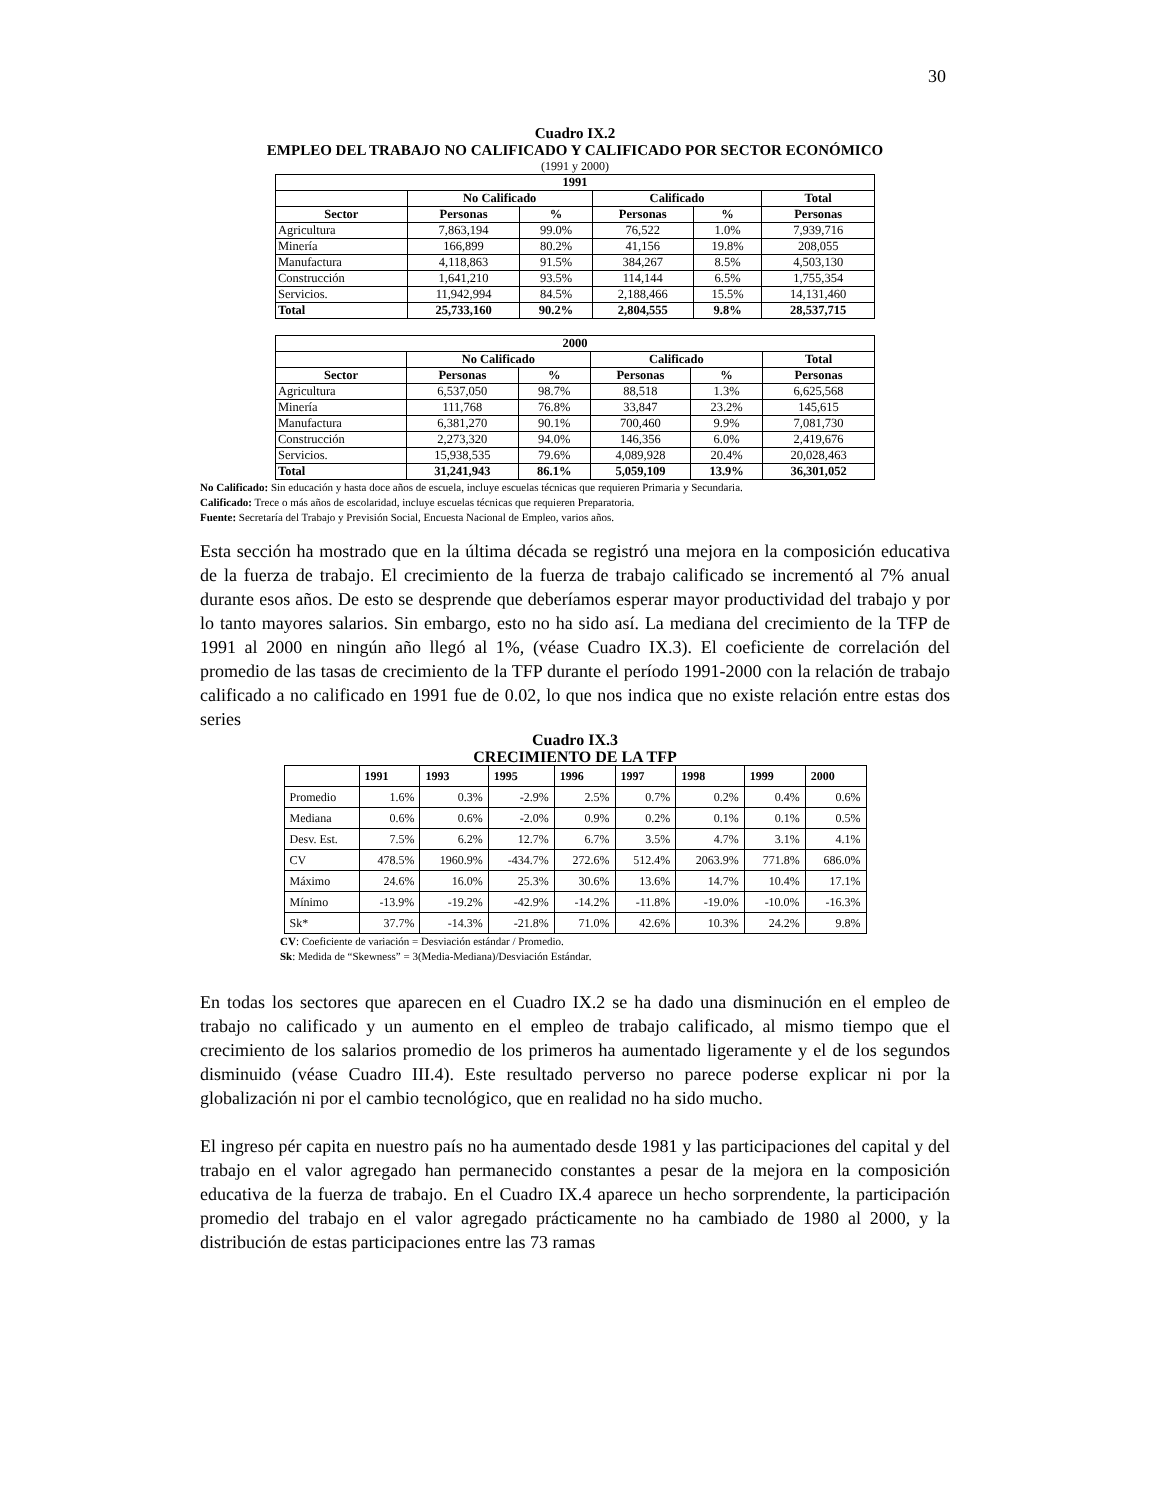30
Cuadro IX.2
EMPLEO DEL TRABAJO NO CALIFICADO Y CALIFICADO POR SECTOR ECONÓMICO
(1991 y 2000)
| 1991 | | | | | |
| --- | --- | --- | --- | --- | --- |
| | No Calificado | | Calificado | | Total |
| Sector | Personas | % | Personas | % | Personas |
| Agricultura | 7,863,194 | 99.0% | 76,522 | 1.0% | 7,939,716 |
| Minería | 166,899 | 80.2% | 41,156 | 19.8% | 208,055 |
| Manufactura | 4,118,863 | 91.5% | 384,267 | 8.5% | 4,503,130 |
| Construcción | 1,641,210 | 93.5% | 114,144 | 6.5% | 1,755,354 |
| Servicios. | 11,942,994 | 84.5% | 2,188,466 | 15.5% | 14,131,460 |
| Total | 25,733,160 | 90.2% | 2,804,555 | 9.8% | 28,537,715 |
| 2000 | | | | | |
| --- | --- | --- | --- | --- | --- |
| | No Calificado | | Calificado | | Total |
| Sector | Personas | % | Personas | % | Personas |
| Agricultura | 6,537,050 | 98.7% | 88,518 | 1.3% | 6,625,568 |
| Minería | 111,768 | 76.8% | 33,847 | 23.2% | 145,615 |
| Manufactura | 6,381,270 | 90.1% | 700,460 | 9.9% | 7,081,730 |
| Construcción | 2,273,320 | 94.0% | 146,356 | 6.0% | 2,419,676 |
| Servicios. | 15,938,535 | 79.6% | 4,089,928 | 20.4% | 20,028,463 |
| Total | 31,241,943 | 86.1% | 5,059,109 | 13.9% | 36,301,052 |
No Calificado: Sin educación y hasta doce años de escuela, incluye escuelas técnicas que requieren Primaria y Secundaria.
Calificado: Trece o más años de escolaridad, incluye escuelas técnicas que requieren Preparatoria.
Fuente: Secretaría del Trabajo y Previsión Social, Encuesta Nacional de Empleo, varios años.
Esta sección ha mostrado que en la última década se registró una mejora en la composición educativa de la fuerza de trabajo. El crecimiento de la fuerza de trabajo calificado se incrementó al 7% anual durante esos años. De esto se desprende que deberíamos esperar mayor productividad del trabajo y por lo tanto mayores salarios. Sin embargo, esto no ha sido así. La mediana del crecimiento de la TFP de 1991 al 2000 en ningún año llegó al 1%, (véase Cuadro IX.3). El coeficiente de correlación del promedio de las tasas de crecimiento de la TFP durante el período 1991-2000 con la relación de trabajo calificado a no calificado en 1991 fue de 0.02, lo que nos indica que no existe relación entre estas dos series
Cuadro IX.3
CRECIMIENTO DE LA TFP
| | 1991 | 1993 | 1995 | 1996 | 1997 | 1998 | 1999 | 2000 |
| --- | --- | --- | --- | --- | --- | --- | --- | --- |
| Promedio | 1.6% | 0.3% | -2.9% | 2.5% | 0.7% | 0.2% | 0.4% | 0.6% |
| Mediana | 0.6% | 0.6% | -2.0% | 0.9% | 0.2% | 0.1% | 0.1% | 0.5% |
| Desv. Est. | 7.5% | 6.2% | 12.7% | 6.7% | 3.5% | 4.7% | 3.1% | 4.1% |
| CV | 478.5% | 1960.9% | -434.7% | 272.6% | 512.4% | 2063.9% | 771.8% | 686.0% |
| Máximo | 24.6% | 16.0% | 25.3% | 30.6% | 13.6% | 14.7% | 10.4% | 17.1% |
| Mínimo | -13.9% | -19.2% | -42.9% | -14.2% | -11.8% | -19.0% | -10.0% | -16.3% |
| Sk* | 37.7% | -14.3% | -21.8% | 71.0% | 42.6% | 10.3% | 24.2% | 9.8% |
CV: Coeficiente de variación = Desviación estándar / Promedio.
Sk: Medida de “Skewness” = 3(Media-Mediana)/Desviación Estándar.
En todas los sectores que aparecen en el Cuadro IX.2 se ha dado una disminución en el empleo de trabajo no calificado y un aumento en el empleo de trabajo calificado, al mismo tiempo que el crecimiento de los salarios promedio de los primeros ha aumentado ligeramente y el de los segundos disminuido (véase Cuadro III.4). Este resultado perverso no parece poderse explicar ni por la globalización ni por el cambio tecnológico, que en realidad no ha sido mucho.
El ingreso pér capita en nuestro país no ha aumentado desde 1981 y las participaciones del capital y del trabajo en el valor agregado han permanecido constantes a pesar de la mejora en la composición educativa de la fuerza de trabajo. En el Cuadro IX.4 aparece un hecho sorprendente, la participación promedio del trabajo en el valor agregado prácticamente no ha cambiado de 1980 al 2000, y la distribución de estas participaciones entre las 73 ramas